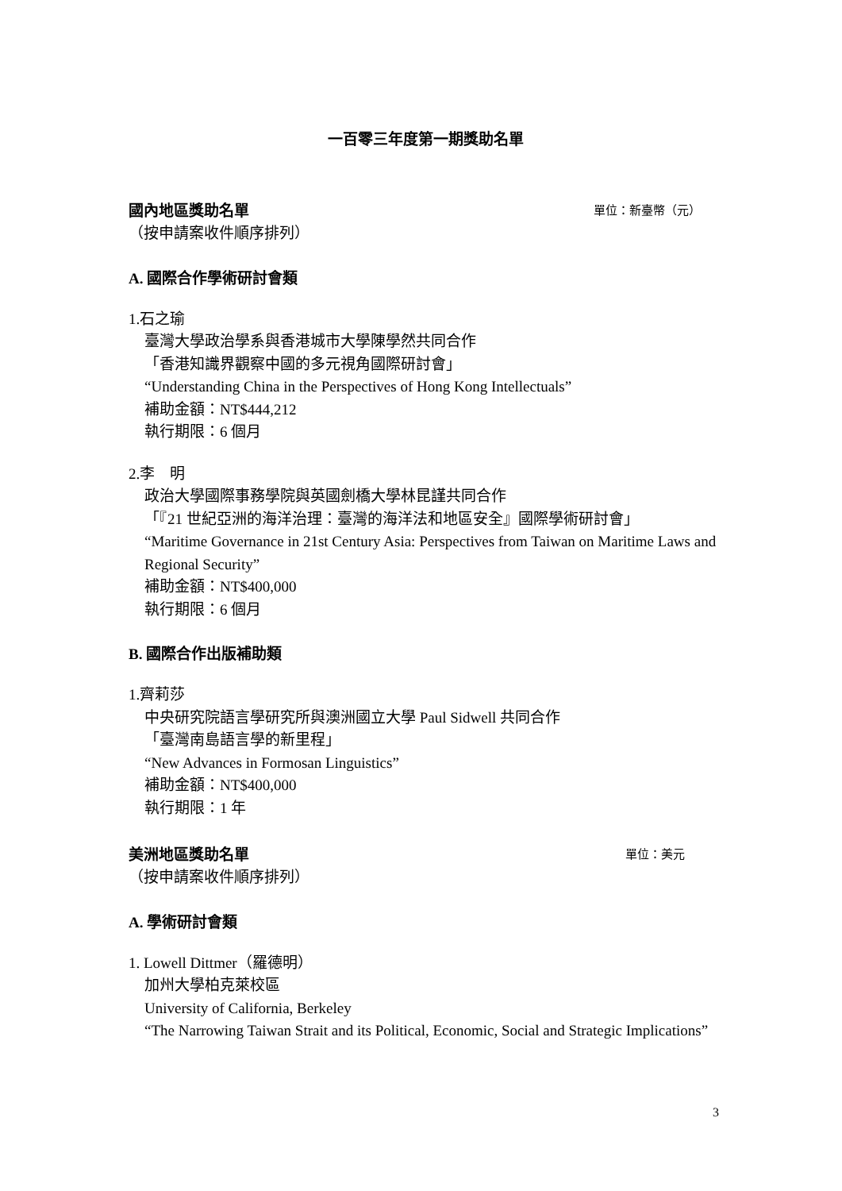一百零三年度第一期獎助名單
國內地區獎助名單 單位：新臺幣（元）
（按申請案收件順序排列）
A. 國際合作學術研討會類
1.石之瑜
臺灣大學政治學系與香港城市大學陳學然共同合作
「香港知識界觀察中國的多元視角國際研討會」
“Understanding China in the Perspectives of Hong Kong Intellectuals”
補助金額：NT$444,212
執行期限：6 個月
2.李　明
政治大學國際事務學院與英國劍橋大學林昆謹共同合作
「『21 世紀亞洲的海洋治理：臺灣的海洋法和地區安全』國際學術研討會」
“Maritime Governance in 21st Century Asia: Perspectives from Taiwan on Maritime Laws and Regional Security”
補助金額：NT$400,000
執行期限：6 個月
B. 國際合作出版補助類
1.齊莉莎
中央研究院語言學研究所與澳洲國立大學 Paul Sidwell 共同合作
「臺灣南島語言學的新里程」
“New Advances in Formosan Linguistics”
補助金額：NT$400,000
執行期限：1 年
美洲地區獎助名單 單位：美元
（按申請案收件順序排列）
A. 學術研討會類
1. Lowell Dittmer（羅德明）
加州大學柏克萊校區
University of California, Berkeley
“The Narrowing Taiwan Strait and its Political, Economic, Social and Strategic Implications”
3